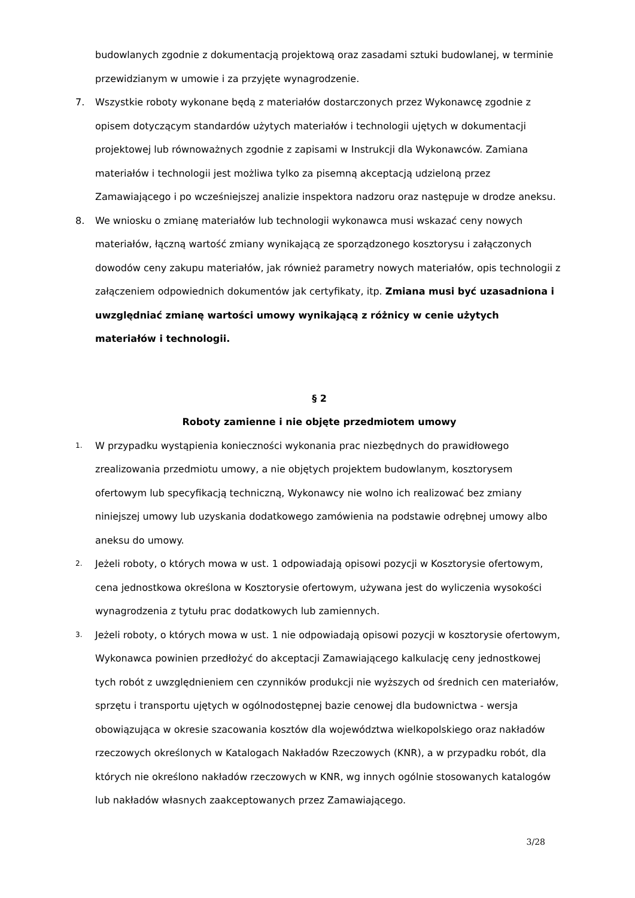budowlanych zgodnie z dokumentacją projektową oraz zasadami sztuki budowlanej, w terminie przewidzianym w umowie i za przyjęte wynagrodzenie.
7. Wszystkie roboty wykonane będą z materiałów dostarczonych przez Wykonawcę zgodnie z opisem dotyczącym standardów użytych materiałów i technologii ujętych w dokumentacji projektowej lub równoważnych zgodnie z zapisami w Instrukcji dla Wykonawców. Zamiana materiałów i technologii jest możliwa tylko za pisemną akceptacją udzieloną przez Zamawiającego i po wcześniejszej analizie inspektora nadzoru oraz następuje w drodze aneksu.
8. We wniosku o zmianę materiałów lub technologii wykonawca musi wskazać ceny nowych materiałów, łączną wartość zmiany wynikającą ze sporządzonego kosztorysu i załączonych dowodów ceny zakupu materiałów, jak również parametry nowych materiałów, opis technologii z załączeniem odpowiednich dokumentów jak certyfikaty, itp. Zmiana musi być uzasadniona i uwzględniać zmianę wartości umowy wynikającą z różnicy w cenie użytych materiałów i technologii.
§ 2
Roboty zamienne i nie objęte przedmiotem umowy
1. W przypadku wystąpienia konieczności wykonania prac niezbędnych do prawidłowego zrealizowania przedmiotu umowy, a nie objętych projektem budowlanym, kosztorysem ofertowym lub specyfikacją techniczną, Wykonawcy nie wolno ich realizować bez zmiany niniejszej umowy lub uzyskania dodatkowego zamówienia na podstawie odrębnej umowy albo aneksu do umowy.
2. Jeżeli roboty, o których mowa w ust. 1 odpowiadają opisowi pozycji w Kosztorysie ofertowym, cena jednostkowa określona w Kosztorysie ofertowym, używana jest do wyliczenia wysokości wynagrodzenia z tytułu prac dodatkowych lub zamiennych.
3. Jeżeli roboty, o których mowa w ust. 1 nie odpowiadają opisowi pozycji w kosztorysie ofertowym, Wykonawca powinien przedłożyć do akceptacji Zamawiającego kalkulację ceny jednostkowej tych robót z uwzględnieniem cen czynników produkcji nie wyższych od średnich cen materiałów, sprzętu i transportu ujętych w ogólnodostępnej bazie cenowej dla budownictwa - wersja obowiązująca w okresie szacowania kosztów dla województwa wielkopolskiego oraz nakładów rzeczowych określonych w Katalogach Nakładów Rzeczowych (KNR), a w przypadku robót, dla których nie określono nakładów rzeczowych w KNR, wg innych ogólnie stosowanych katalogów lub nakładów własnych zaakceptowanych przez Zamawiającego.
3/28